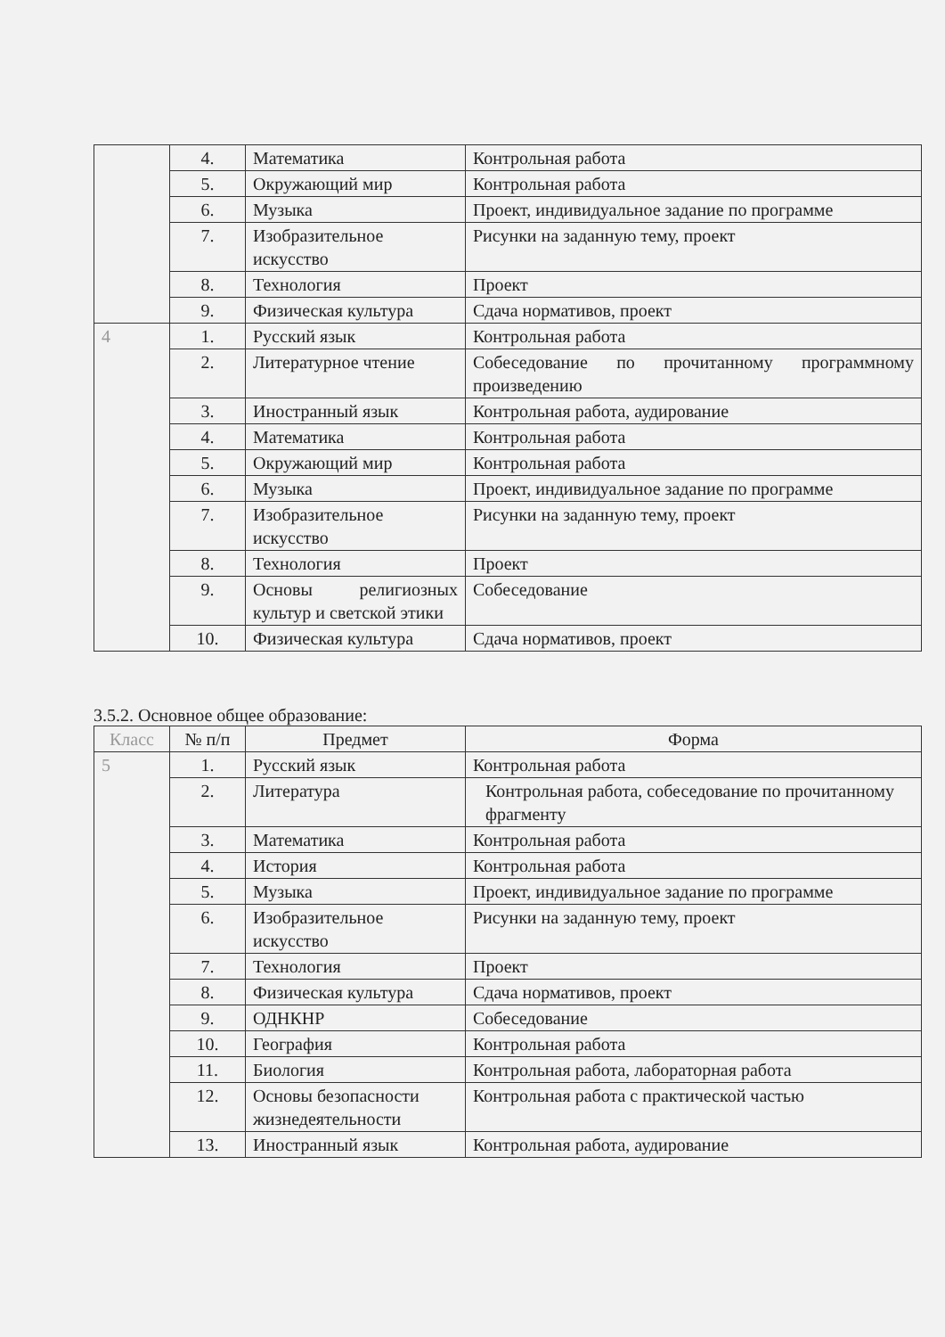| | 4. | Математика | Контрольная работа |
| | 5. | Окружающий мир | Контрольная работа |
| | 6. | Музыка | Проект, индивидуальное задание по программе |
| | 7. | Изобразительное искусство | Рисунки на заданную тему, проект |
| | 8. | Технология | Проект |
| | 9. | Физическая культура | Сдача нормативов, проект |
| 4 | 1. | Русский язык | Контрольная работа |
| | 2. | Литературное чтение | Собеседование по прочитанному программному произведению |
| | 3. | Иностранный язык | Контрольная работа, аудирование |
| | 4. | Математика | Контрольная работа |
| | 5. | Окружающий мир | Контрольная работа |
| | 6. | Музыка | Проект, индивидуальное задание по программе |
| | 7. | Изобразительное искусство | Рисунки на заданную тему, проект |
| | 8. | Технология | Проект |
| | 9. | Основы религиозных культур и светской этики | Собеседование |
| | 10. | Физическая культура | Сдача нормативов, проект |
3.5.2. Основное общее образование:
| Класс | № п/п | Предмет | Форма |
| --- | --- | --- | --- |
| 5 | 1. | Русский язык | Контрольная работа |
| | 2. | Литература | Контрольная работа, собеседование по прочитанному фрагменту |
| | 3. | Математика | Контрольная работа |
| | 4. | История | Контрольная работа |
| | 5. | Музыка | Проект, индивидуальное задание по программе |
| | 6. | Изобразительное искусство | Рисунки на заданную тему, проект |
| | 7. | Технология | Проект |
| | 8. | Физическая культура | Сдача нормативов, проект |
| | 9. | ОДНКНР | Собеседование |
| | 10. | География | Контрольная работа |
| | 11. | Биология | Контрольная работа, лабораторная работа |
| | 12. | Основы безопасности жизнедеятельности | Контрольная работа с практической частью |
| | 13. | Иностранный язык | Контрольная работа, аудирование |